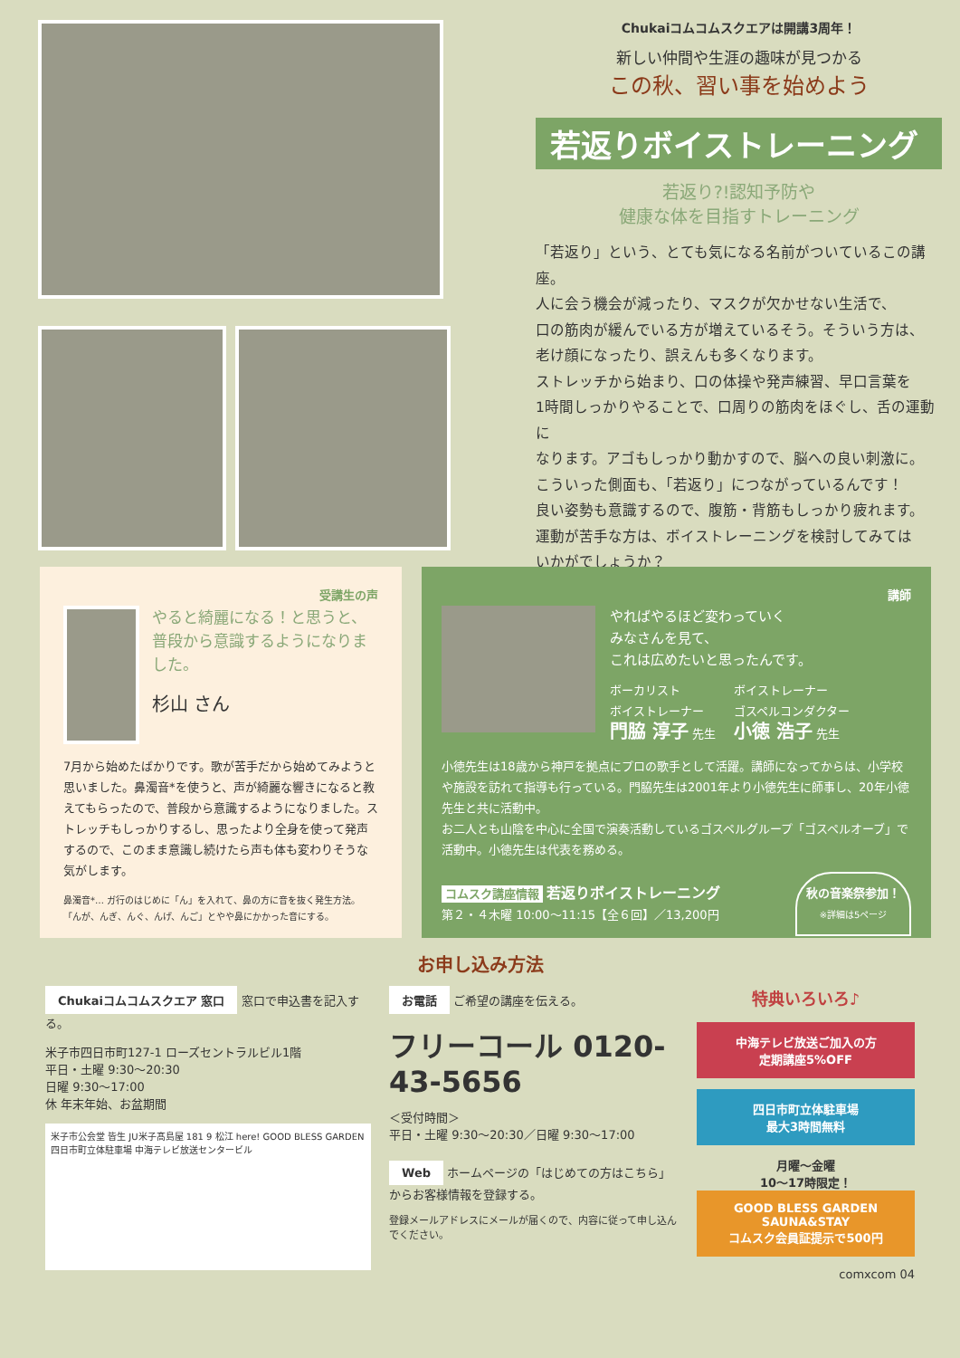Chukaiコムコムスクエアは開講3周年！
新しい仲間や生涯の趣味が見つかる
この秋、習い事を始めよう
若返りボイストレーニング
若返り?!認知予防や
健康な体を目指すトレーニング
「若返り」という、とても気になる名前がついているこの講座。
人に会う機会が減ったり、マスクが欠かせない生活で、
口の筋肉が緩んでいる方が増えているそう。そういう方は、
老け顔になったり、誤えんも多くなります。
ストレッチから始まり、口の体操や発声練習、早口言葉を
1時間しっかりやることで、口周りの筋肉をほぐし、舌の運動に
なります。アゴもしっかり動かすので、脳への良い刺激に。
こういった側面も、「若返り」につながっているんです！
良い姿勢も意識するので、腹筋・背筋もしっかり疲れます。
運動が苦手な方は、ボイストレーニングを検討してみては
いかがでしょうか？
受講生の声
やると綺麗になる！と思うと、普段から意識するようになりました。
杉山 さん
7月から始めたばかりです。歌が苦手だから始めてみようと思いました。鼻濁音*を使うと、声が綺麗な響きになると教えてもらったので、普段から意識するようになりました。ストレッチもしっかりするし、思ったより全身を使って発声するので、このまま意識し続けたら声も体も変わりそうな気がします。
鼻濁音*… ガ行のはじめに「ん」を入れて、鼻の方に音を抜く発生方法。
「んが、んぎ、んぐ、んげ、んご」とやや鼻にかかった音にする。
講師
やればやるほど変わっていく
みなさんを見て、
これは広めたいと思ったんです。
ボーカリスト
ボイストレーナー
門脇 淳子 先生
ボイストレーナー
ゴスペルコンダクター
小徳 浩子 先生
小徳先生は18歳から神戸を拠点にプロの歌手として活躍。講師になってからは、小学校や施設を訪れて指導も行っている。門脇先生は2001年より小徳先生に師事し、20年小徳先生と共に活動中。
お二人とも山陰を中心に全国で演奏活動しているゴスペルグループ「ゴスペルオーブ」で活動中。小徳先生は代表を務める。
コムスク講座情報 若返りボイストレーニング
第２・４木曜 10:00～11:15【全６回】／13,200円
秋の音楽祭参加！
※詳細は5ページ
お申し込み方法
Chukaiコムコムスクエア 窓口 窓口で申込書を記入する。
米子市四日市町127-1 ローズセントラルビル1階
平日・土曜 9:30～20:30
日曜 9:30～17:00
休 年末年始、お盆期間
米子市公会堂 皆生 JU米子髙島屋 181 9 松江 here! GOOD BLESS GARDEN 四日市町立体駐車場 中海テレビ放送センタービル
お電話 ご希望の講座を伝える。
フリーコール 0120-43-5656
＜受付時間＞
平日・土曜 9:30～20:30／日曜 9:30～17:00
Web ホームページの「はじめての方はこちら」からお客様情報を登録する。
登録メールアドレスにメールが届くので、内容に従って申し込んでください。
特典いろいろ♪
中海テレビ放送ご加入の方
定期講座5%OFF
四日市町立体駐車場
最大3時間無料
月曜～金曜
10～17時限定！
GOOD BLESS GARDEN SAUNA&STAY
コムスク会員証提示で500円
comxcom 04